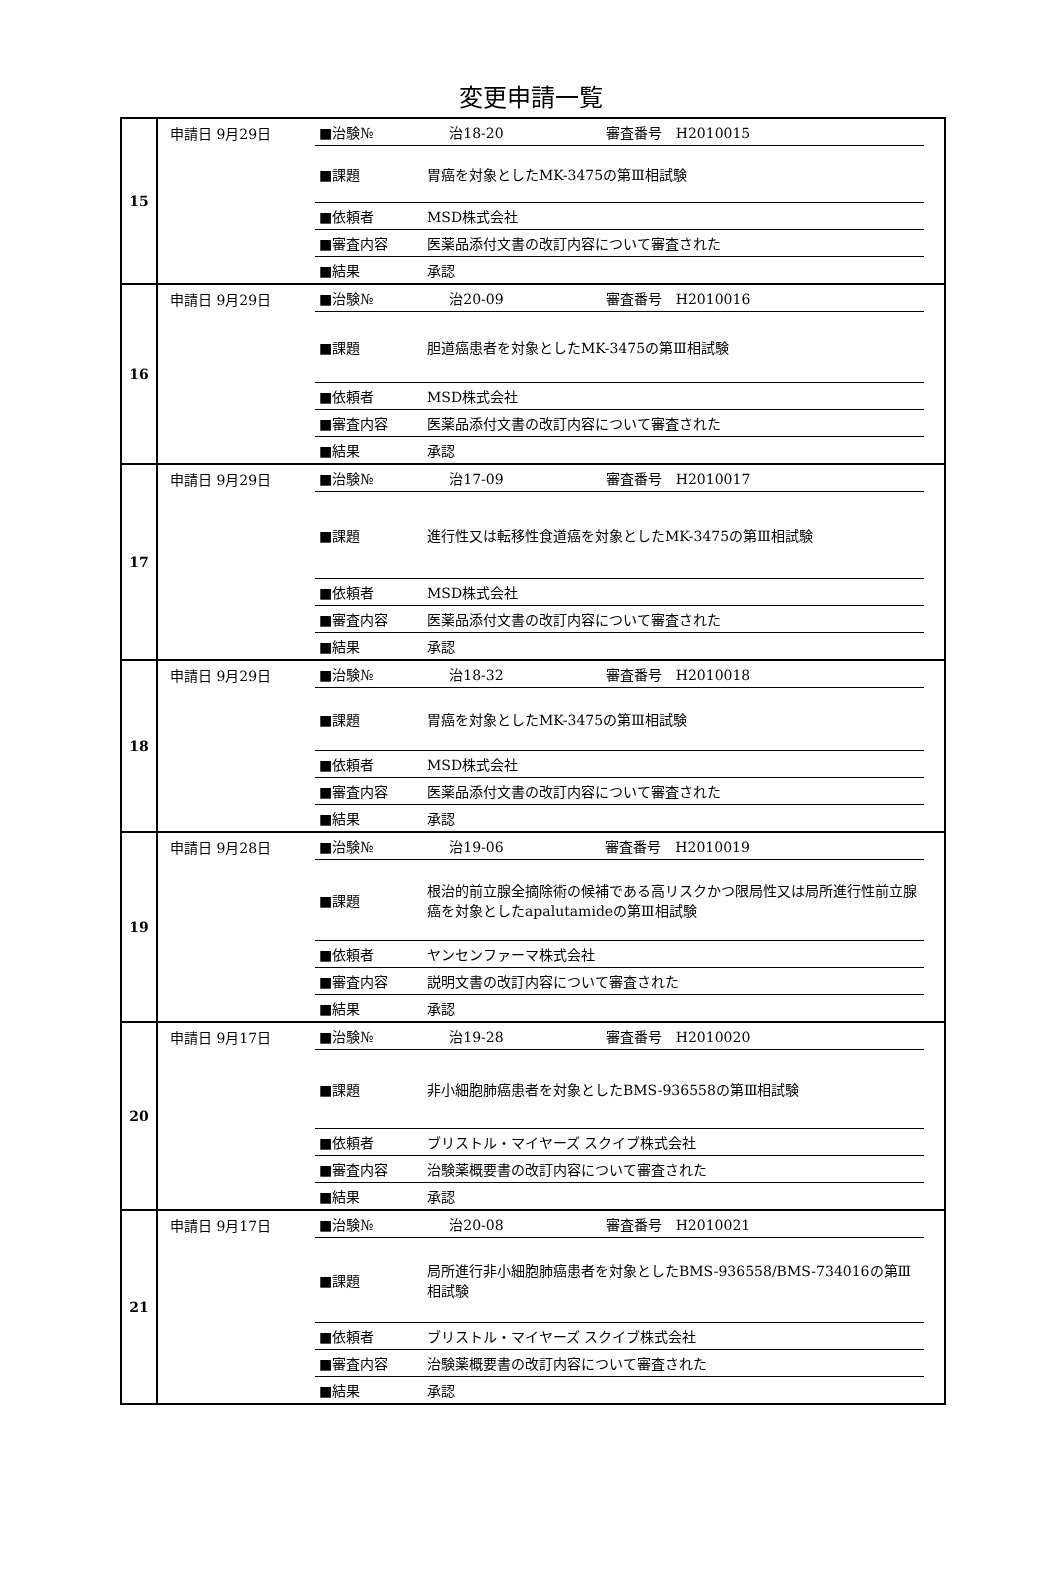変更申請一覧
| 15 | 申請日 9月29日 / ■治験№ / 治18-20 / 審査番号 H2010015 / / ■課題 / 胃癌を対象としたMK-3475の第Ⅲ相試験 / / / ■依頼者 / MSD株式会社 / / / ■審査内容 / 医薬品添付文書の改訂内容について審査された / / / ■結果 / 承認 / / |
| 16 | 申請日 9月29日 / ■治験№ / 治20-09 / 審査番号 H2010016 / / ■課題 / 胆道癌患者を対象としたMK-3475の第Ⅲ相試験 / / / ■依頼者 / MSD株式会社 / / / ■審査内容 / 医薬品添付文書の改訂内容について審査された / / / ■結果 / 承認 / / |
| 17 | 申請日 9月29日 / ■治験№ / 治17-09 / 審査番号 H2010017 / / ■課題 / 進行性又は転移性食道癌を対象としたMK-3475の第Ⅲ相試験 / / / ■依頼者 / MSD株式会社 / / / ■審査内容 / 医薬品添付文書の改訂内容について審査された / / / ■結果 / 承認 / / |
| 18 | 申請日 9月29日 / ■治験№ / 治18-32 / 審査番号 H2010018 / / ■課題 / 胃癌を対象としたMK-3475の第Ⅲ相試験 / / / ■依頼者 / MSD株式会社 / / / ■審査内容 / 医薬品添付文書の改訂内容について審査された / / / ■結果 / 承認 / / |
| 19 | 申請日 9月28日 / ■治験№ / 治19-06 / 審査番号 H2010019 / / ■課題 / 根治的前立腺全摘除術の候補である高リスクかつ限局性又は局所進行性前立腺癌を対象としたapalutamideの第Ⅲ相試験 / / / ■依頼者 / ヤンセンファーマ株式会社 / / / ■審査内容 / 説明文書の改訂内容について審査された / / / ■結果 / 承認 / / |
| 20 | 申請日 9月17日 / ■治験№ / 治19-28 / 審査番号 H2010020 / / ■課題 / 非小細胞肺癌患者を対象としたBMS-936558の第Ⅲ相試験 / / / ■依頼者 / ブリストル・マイヤーズ スクイブ株式会社 / / / ■審査内容 / 治験薬概要書の改訂内容について審査された / / / ■結果 / 承認 / / |
| 21 | 申請日 9月17日 / ■治験№ / 治20-08 / 審査番号 H2010021 / / ■課題 / 局所進行非小細胞肺癌患者を対象としたBMS-936558/BMS-734016の第Ⅲ相試験 / / / ■依頼者 / ブリストル・マイヤーズ スクイブ株式会社 / / / ■審査内容 / 治験薬概要書の改訂内容について審査された / / / ■結果 / 承認 / / |